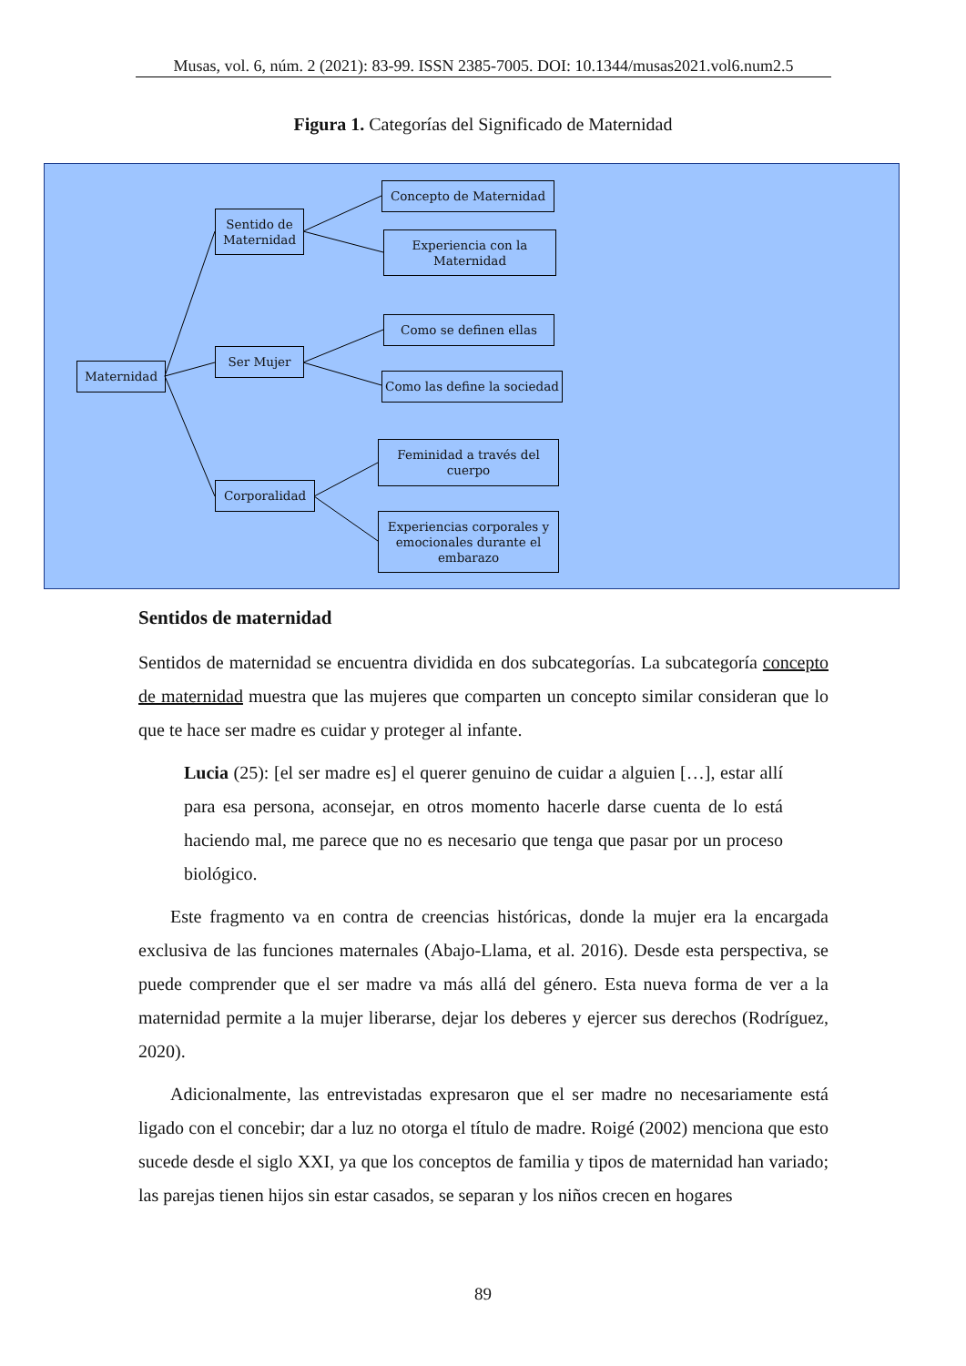Musas, vol. 6, núm. 2 (2021): 83-99. ISSN 2385-7005. DOI: 10.1344/musas2021.vol6.num2.5
Figura 1. Categorías del Significado de Maternidad
Maternidad
Sentido de
Maternidad
Ser Mujer
Corporalidad
Concepto de Maternidad
Experiencia con la
Maternidad
Como se definen ellas
Como las define la sociedad
Feminidad a través del
cuerpo
Experiencias corporales y
emocionales durante el
embarazo
Sentidos de maternidad
Sentidos de maternidad se encuentra dividida en dos subcategorías. La subcategoría concepto de maternidad muestra que las mujeres que comparten un concepto similar consideran que lo que te hace ser madre es cuidar y proteger al infante.
Lucia (25): [el ser madre es] el querer genuino de cuidar a alguien […], estar allí para esa persona, aconsejar, en otros momento hacerle darse cuenta de lo está haciendo mal, me parece que no es necesario que tenga que pasar por un proceso biológico.
Este fragmento va en contra de creencias históricas, donde la mujer era la encargada exclusiva de las funciones maternales (Abajo-Llama, et al. 2016). Desde esta perspectiva, se puede comprender que el ser madre va más allá del género. Esta nueva forma de ver a la maternidad permite a la mujer liberarse, dejar los deberes y ejercer sus derechos (Rodríguez, 2020).
Adicionalmente, las entrevistadas expresaron que el ser madre no necesariamente está ligado con el concebir; dar a luz no otorga el título de madre. Roigé (2002) menciona que esto sucede desde el siglo XXI, ya que los conceptos de familia y tipos de maternidad han variado; las parejas tienen hijos sin estar casados, se separan y los niños crecen en hogares
89